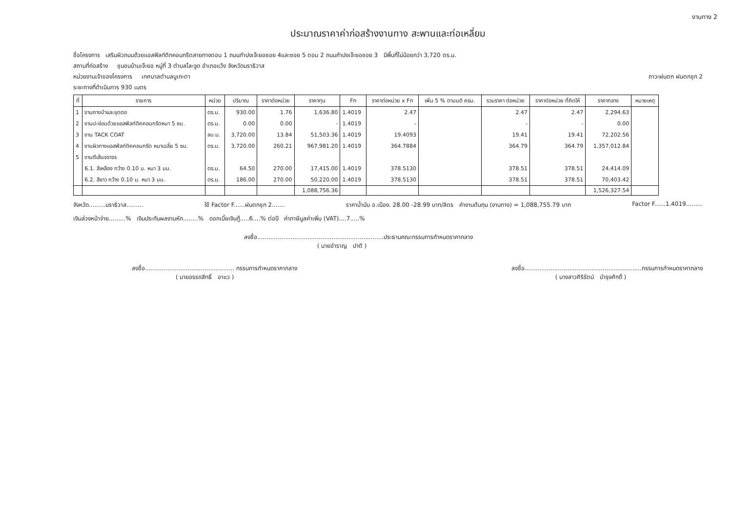งานทาง 2
ประมาณราคาค่าก่อสร้างงานทาง สะพานและท่อเหลี่ยม
ชื่อโครงการ เสริมผิวถนนด้วยแอสฟัลท์ติกคอนกรีตสายทางตอน 1 ถนนกำปงเจ๊ะยอซอย 4และซอย 5 ตอน 2 ถนนกำปงเจ๊ะยอซอย 3 มีพื้นที่ไม่น้อยกว่า 3,720 ตร.ม.
สถานที่ก่อสร้าง ชุมชนบ้านเจ๊ะยอ หมู่ที่ 3 ตำบลโละจูด อำเภอแว้ง จังหวัดนราธิวาส
หน่วยงานเจ้าของโครงการ เทศบาลตำบลบูเกะตา ภาวะฝนตก ฝนตกชุก 2
ระยะทางที่ดำเนินการ 930 เมตร
| ที่ | รายการ | หน่วย | ปริมาณ | ราคาต่อหน่วย | ราคาทุน | Fn | ราคาต่อหน่วย x Fn | เพิ่ม 5 % ตามมติ ครม. | รวมราคา ต่อหน่วย | ราคาต่อหน่วย ที่คิดให้ | ราคากลาง | หมายเหตุ |
| --- | --- | --- | --- | --- | --- | --- | --- | --- | --- | --- | --- | --- |
| 1 | งานถางป่าและขุดตอ | ตร.ม. | 930.00 | 1.76 | 1,636.80 | 1.4019 | 2.47 | | 2.47 | 2.47 | 2,294.63 | |
| 2 | งานปะซ่อมด้วยแอสฟัลท์ติคคอนกรีตหนา 5 ซม. | ตร.ม. | 0.00 | 0.00 | - | 1.4019 | - | | - | - | 0.00 | |
| 3 | งาน TACK COAT | ลบ.ม. | 3,720.00 | 13.84 | 51,503.36 | 1.4019 | 19.4093 | | 19.41 | 19.41 | 72,202.56 | |
| 4 | งานผิวทางแอสฟัลท์ติคคอนกรีต หนาเฉลี่ย 5 ซม. | ตร.ม. | 3,720.00 | 260.21 | 967,981.20 | 1.4019 | 364.7884 | | 364.79 | 364.79 | 1,357,012.84 | |
| 5 | งานตีเส้นจราจร | | | | | | | | | | | |
| | 6.1. สีเหลือง กว้าง 0.10 ม. หนา 3 มม. | ตร.ม. | 64.50 | 270.00 | 17,415.00 | 1.4019 | 378.5130 | | 378.51 | 378.51 | 24,414.09 | |
| | 6.2. สีขาว กว้าง 0.10 ม. หนา 3 มม. | ตร.ม. | 186.00 | 270.00 | 50,220.00 | 1.4019 | 378.5130 | | 378.51 | 378.51 | 70,403.42 | |
| | | | | | 1,088,756.36 | | | | | | 1,526,327.54 | |
จังหวัด.........นราธิวาส......... ใช้ Factor F......ฝนตกชุก 2....... ราคาน้ำมัน อ.เมือง. 28.00 -28.99 บาท/ลิตร ค่างานต้นทุน (งานทาง) = 1,088,755.79 บาท Factor F......1.4019.........
เงินล่วงหน้าจ่าย.........% เงินประกันผลงานหัก........% ดอกเบี้ยเงินกู้.....6....% ต่อปี ค่าภาษีมูลค่าเพิ่ม (VAT)....7.....%
ลงชื่อ....................................................................ประธานคณะกรรมการกำหนดราคากลาง
( นายอำราญ ปาติ )
ลงชื่อ................................................ กรรมการกำหนดราคากลาง
( นายอรรถสิทธิ์ อาแว )
ลงชื่อ...............................................................กรรมการกำหนดราคากลาง
( นางสาวศิริรัตน์ บำรุงศักดิ์ )